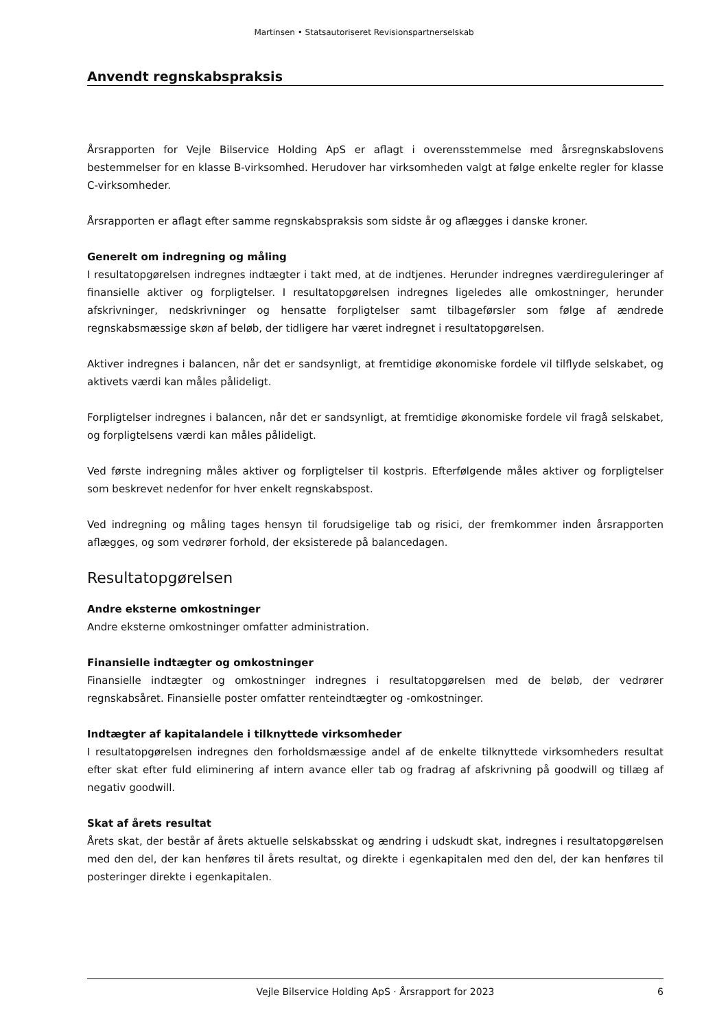Martinsen • Statsautoriseret Revisionspartnerselskab
Anvendt regnskabspraksis
Årsrapporten for Vejle Bilservice Holding ApS er aflagt i overensstemmelse med årsregnskabslovens bestemmelser for en klasse B-virksomhed. Herudover har virksomheden valgt at følge enkelte regler for klasse C-virksomheder.
Årsrapporten er aflagt efter samme regnskabspraksis som sidste år og aflægges i danske kroner.
Generelt om indregning og måling
I resultatopgørelsen indregnes indtægter i takt med, at de indtjenes. Herunder indregnes værdireguleringer af finansielle aktiver og forpligtelser. I resultatopgørelsen indregnes ligeledes alle omkostninger, herunder afskrivninger, nedskrivninger og hensatte forpligtelser samt tilbageførsler som følge af ændrede regnskabsmæssige skøn af beløb, der tidligere har været indregnet i resultatopgørelsen.
Aktiver indregnes i balancen, når det er sandsynligt, at fremtidige økonomiske fordele vil tilflyde selskabet, og aktivets værdi kan måles pålideligt.
Forpligtelser indregnes i balancen, når det er sandsynligt, at fremtidige økonomiske fordele vil fragå selskabet, og forpligtelsens værdi kan måles pålideligt.
Ved første indregning måles aktiver og forpligtelser til kostpris. Efterfølgende måles aktiver og forpligtelser som beskrevet nedenfor for hver enkelt regnskabspost.
Ved indregning og måling tages hensyn til forudsigelige tab og risici, der fremkommer inden årsrapporten aflægges, og som vedrører forhold, der eksisterede på balancedagen.
Resultatopgørelsen
Andre eksterne omkostninger
Andre eksterne omkostninger omfatter administration.
Finansielle indtægter og omkostninger
Finansielle indtægter og omkostninger indregnes i resultatopgørelsen med de beløb, der vedrører regnskabsåret. Finansielle poster omfatter renteindtægter og -omkostninger.
Indtægter af kapitalandele i tilknyttede virksomheder
I resultatopgørelsen indregnes den forholdsmæssige andel af de enkelte tilknyttede virksomheders resultat efter skat efter fuld eliminering af intern avance eller tab og fradrag af afskrivning på goodwill og tillæg af negativ goodwill.
Skat af årets resultat
Årets skat, der består af årets aktuelle selskabsskat og ændring i udskudt skat, indregnes i resultatopgørelsen med den del, der kan henføres til årets resultat, og direkte i egenkapitalen med den del, der kan henføres til posteringer direkte i egenkapitalen.
Vejle Bilservice Holding ApS · Årsrapport for 2023 6